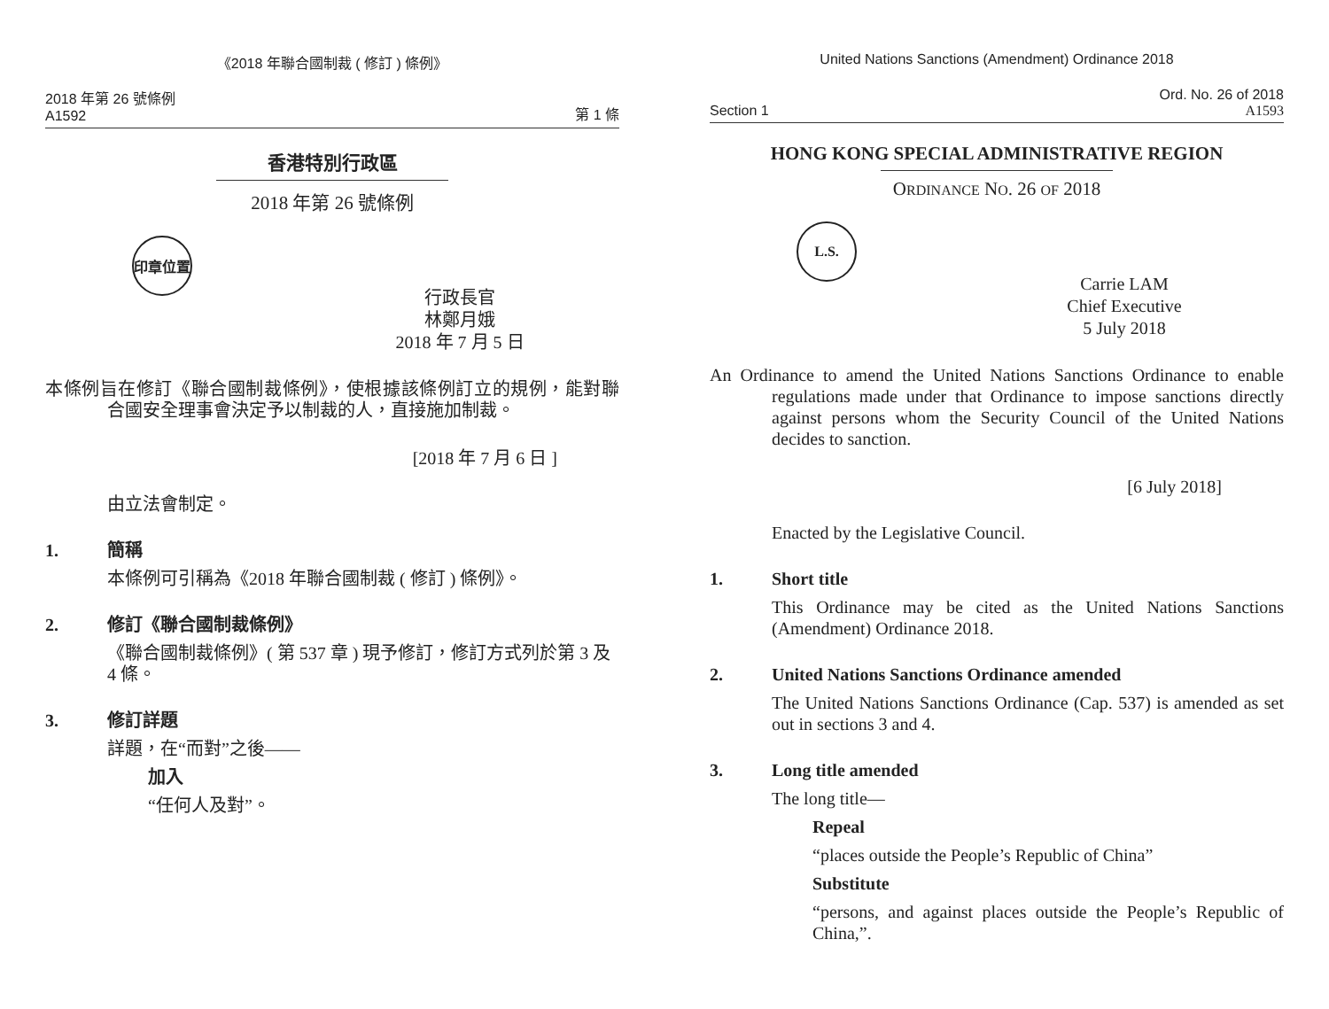《2018 年聯合國制裁 ( 修訂 ) 條例》
2018 年第 26 號條例
A1592
第 1 條
香港特別行政區
2018 年第 26 號條例
印章位置
行政長官
林鄭月娥
2018 年 7 月 5 日
本條例旨在修訂《聯合國制裁條例》，使根據該條例訂立的規例，能對聯合國安全理事會決定予以制裁的人，直接施加制裁。
[2018 年 7 月 6 日 ]
由立法會制定。
1. 簡稱
本條例可引稱為《2018 年聯合國制裁 ( 修訂 ) 條例》。
2. 修訂《聯合國制裁條例》
《聯合國制裁條例》( 第 537 章 ) 現予修訂，修訂方式列於第 3 及 4 條。
3. 修訂詳題
詳題，在“而對”之後——
加入
“任何人及對”。
United Nations Sanctions (Amendment) Ordinance 2018
Section 1
Ord. No. 26 of 2018
A1593
HONG KONG SPECIAL ADMINISTRATIVE REGION
ORDINANCE NO. 26 OF 2018
L.S.
Carrie LAM
Chief Executive
5 July 2018
An Ordinance to amend the United Nations Sanctions Ordinance to enable regulations made under that Ordinance to impose sanctions directly against persons whom the Security Council of the United Nations decides to sanction.
[6 July 2018]
Enacted by the Legislative Council.
1. Short title
This Ordinance may be cited as the United Nations Sanctions (Amendment) Ordinance 2018.
2. United Nations Sanctions Ordinance amended
The United Nations Sanctions Ordinance (Cap. 537) is amended as set out in sections 3 and 4.
3. Long title amended
The long title—
Repeal
“places outside the People’s Republic of China”
Substitute
“persons, and against places outside the People’s Republic of China,”.